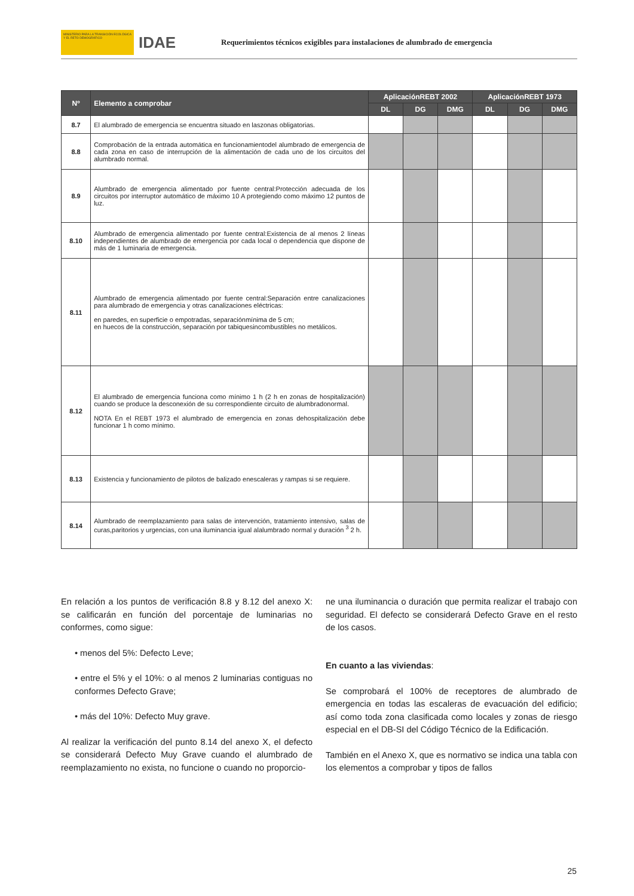MINISTERIO PARA LA TRANSICIÓN ECOLÓGICA Y EL RETO DEMOGRÁFICO
IDAE
Requerimientos técnicos exigibles para instalaciones de alumbrado de emergencia
| Nº | Elemento a comprobar | AplicaciónREBT 2002 | | | AplicaciónREBT 1973 | | |
| --- | --- | --- | --- | --- | --- | --- | --- |
| | | DL | DG | DMG | DL | DG | DMG |
| 8.7 | El alumbrado de emergencia se encuentra situado en laszonas obligatorias. | | | | | | |
| 8.8 | Comprobación de la entrada automática en funcionamientodel alumbrado de emergencia de cada zona en caso de interrupción de la alimentación de cada uno de los circuitos del alumbrado normal. | | | | | | |
| 8.9 | Alumbrado de emergencia alimentado por fuente central:Protección adecuada de los circuitos por interruptor automático de máximo 10 A protegiendo como máximo 12 puntos de luz. | | | | | | |
| 8.10 | Alumbrado de emergencia alimentado por fuente central:Existencia de al menos 2 líneas independientes de alumbrado de emergencia por cada local o dependencia que dispone de más de 1 luminaria de emergencia. | | | | | | |
| 8.11 | Alumbrado de emergencia alimentado por fuente central:Separación entre canalizaciones para alumbrado de emergencia y otras canalizaciones eléctricas: en paredes, en superficie o empotradas, separaciónmínima de 5 cm; en huecos de la construcción, separación por tabiquesincombustibles no metálicos. | | | | | | |
| 8.12 | El alumbrado de emergencia funciona como mínimo 1 h (2 h en zonas de hospitalización) cuando se produce la desconexión de su correspondiente circuito de alumbradonormal. NOTA En el REBT 1973 el alumbrado de emergencia en zonas dehospitalización debe funcionar 1 h como mínimo. | | | | | | |
| 8.13 | Existencia y funcionamiento de pilotos de balizado enescaleras y rampas si se requiere. | | | | | | |
| 8.14 | Alumbrado de reemplazamiento para salas de intervención, tratamiento intensivo, salas de curas,paritorios y urgencias, con una iluminancia igual alalumbrado normal y duración <sup>3</sup> 2 h. | | | | | | |
En relación a los puntos de verificación 8.8 y 8.12 del anexo X: se calificarán en función del porcentaje de luminarias no conformes, como sigue:
• menos del 5%: Defecto Leve;
• entre el 5% y el 10%: o al menos 2 luminarias contiguas no conformes Defecto Grave;
• más del 10%: Defecto Muy grave.
Al realizar la verificación del punto 8.14 del anexo X, el defecto se considerará Defecto Muy Grave cuando el alumbrado de reemplazamiento no exista, no funcione o cuando no proporcio-
ne una iluminancia o duración que permita realizar el trabajo con seguridad. El defecto se considerará Defecto Grave en el resto de los casos.
En cuanto a las viviendas:
Se comprobará el 100% de receptores de alumbrado de emergencia en todas las escaleras de evacuación del edificio; así como toda zona clasificada como locales y zonas de riesgo especial en el DB-SI del Código Técnico de la Edificación.
También en el Anexo X, que es normativo se indica una tabla con los elementos a comprobar y tipos de fallos
25